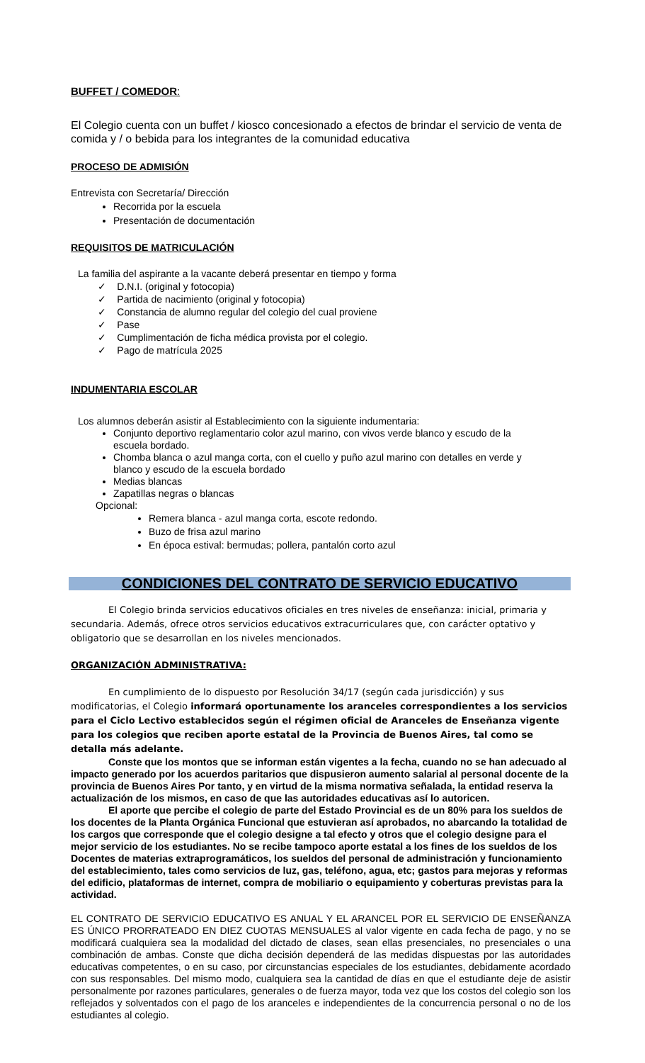BUFFET / COMEDOR:
El Colegio cuenta con un buffet / kiosco concesionado a efectos de brindar el servicio de venta de comida y / o bebida para los integrantes de la comunidad educativa
PROCESO DE ADMISIÓN
Entrevista con Secretaría/ Dirección
Recorrida por la escuela
Presentación de documentación
REQUISITOS DE MATRICULACIÓN
La familia del aspirante a la vacante deberá presentar en tiempo y forma
✓ D.N.I. (original y fotocopia)
✓ Partida de nacimiento (original y fotocopia)
✓ Constancia de alumno regular del colegio del cual proviene
✓ Pase
✓ Cumplimentación de ficha médica provista por el colegio.
✓ Pago de matrícula 2025
INDUMENTARIA ESCOLAR
Los alumnos deberán asistir al Establecimiento con la siguiente indumentaria:
Conjunto deportivo reglamentario color azul marino, con vivos verde blanco y escudo de la escuela bordado.
Chomba blanca o azul manga corta, con el cuello y puño azul marino con detalles en verde y blanco y escudo de la escuela bordado
Medias blancas
Zapatillas negras o blancas
Opcional:
Remera blanca - azul manga corta, escote redondo.
Buzo de frisa azul marino
En época estival: bermudas; pollera, pantalón corto azul
CONDICIONES DEL CONTRATO DE SERVICIO EDUCATIVO
El Colegio brinda servicios educativos oficiales en tres niveles de enseñanza: inicial, primaria y secundaria. Además, ofrece otros servicios educativos extracurriculares que, con carácter optativo y obligatorio que se desarrollan en los niveles mencionados.
ORGANIZACIÓN ADMINISTRATIVA:
En cumplimiento de lo dispuesto por Resolución 34/17 (según cada jurisdicción) y sus modificatorias, el Colegio informará oportunamente los aranceles correspondientes a los servicios para el Ciclo Lectivo establecidos según el régimen oficial de Aranceles de Enseñanza vigente para los colegios que reciben aporte estatal de la Provincia de Buenos Aires, tal como se detalla más adelante.
Conste que los montos que se informan están vigentes a la fecha, cuando no se han adecuado al impacto generado por los acuerdos paritarios que dispusieron aumento salarial al personal docente de la provincia de Buenos Aires Por tanto, y en virtud de la misma normativa señalada, la entidad reserva la actualización de los mismos, en caso de que las autoridades educativas así lo autoricen.
El aporte que percibe el colegio de parte del Estado Provincial es de un 80% para los sueldos de los docentes de la Planta Orgánica Funcional que estuvieran así aprobados, no abarcando la totalidad de los cargos que corresponde que el colegio designe a tal efecto y otros que el colegio designe para el mejor servicio de los estudiantes. No se recibe tampoco aporte estatal a los fines de los sueldos de los Docentes de materias extraprogramáticos, los sueldos del personal de administración y funcionamiento del establecimiento, tales como servicios de luz, gas, teléfono, agua, etc; gastos para mejoras y reformas del edificio, plataformas de internet, compra de mobiliario o equipamiento y coberturas previstas para la actividad.
EL CONTRATO DE SERVICIO EDUCATIVO ES ANUAL Y EL ARANCEL POR EL SERVICIO DE ENSEÑANZA ES ÚNICO PRORRATEADO EN DIEZ CUOTAS MENSUALES al valor vigente en cada fecha de pago, y no se modificará cualquiera sea la modalidad del dictado de clases, sean ellas presenciales, no presenciales o una combinación de ambas. Conste que dicha decisión dependerá de las medidas dispuestas por las autoridades educativas competentes, o en su caso, por circunstancias especiales de los estudiantes, debidamente acordado con sus responsables. Del mismo modo, cualquiera sea la cantidad de días en que el estudiante deje de asistir personalmente por razones particulares, generales o de fuerza mayor, toda vez que los costos del colegio son los reflejados y solventados con el pago de los aranceles e independientes de la concurrencia personal o no de los estudiantes al colegio.